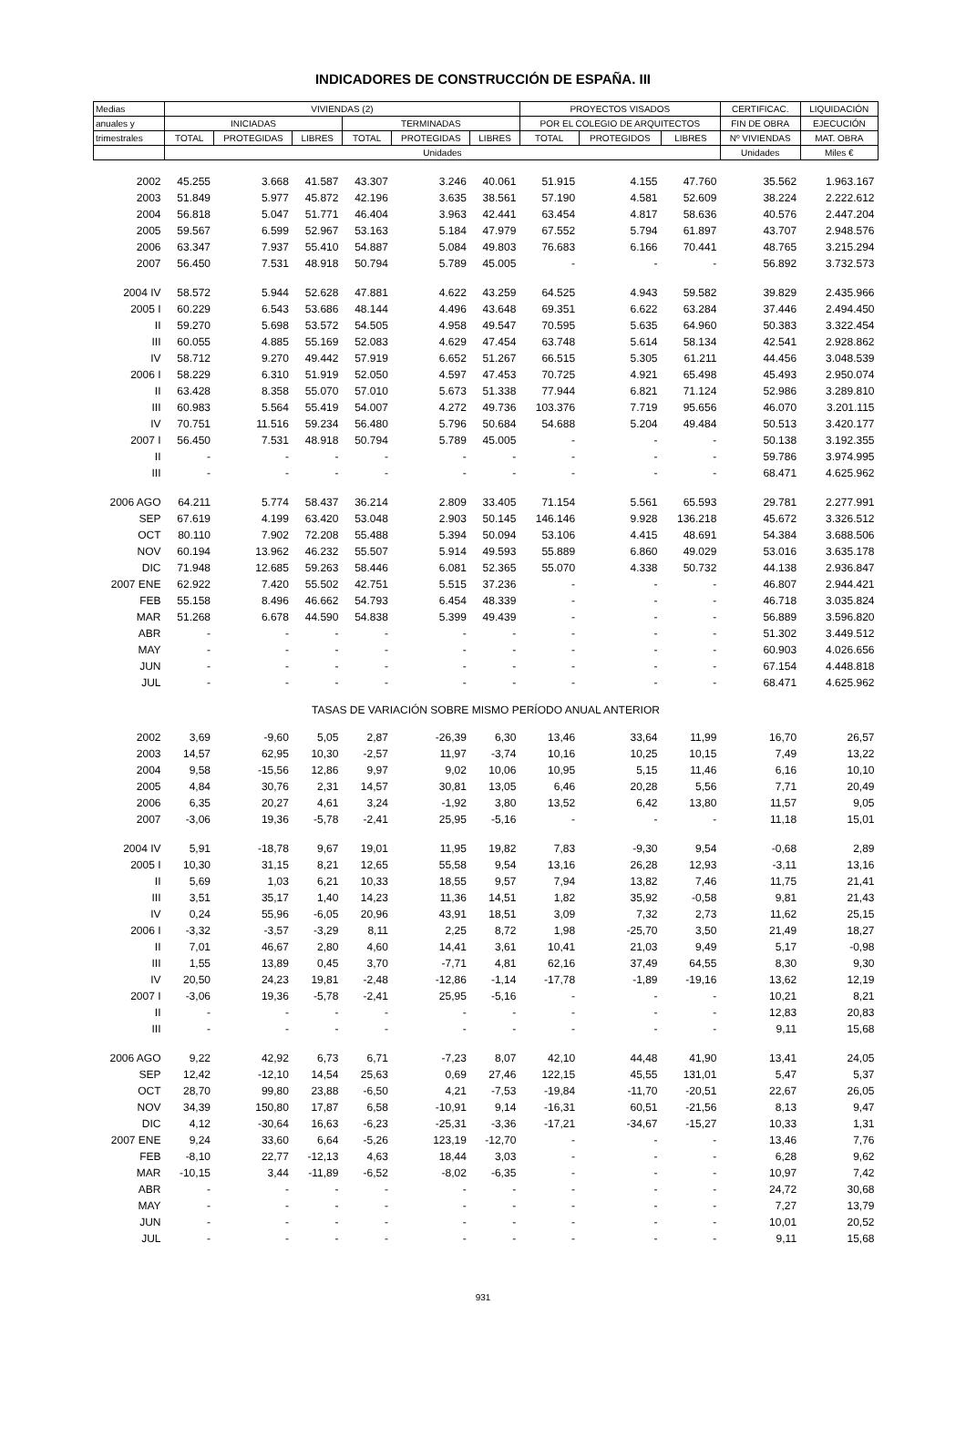INDICADORES DE CONSTRUCCIÓN DE ESPAÑA. III
| Medias | VIVIENDAS (2) | | | | | | PROYECTOS VISADOS | | | CERTIFICAC. | LIQUIDACIÓN |
| --- | --- | --- | --- | --- | --- | --- | --- | --- | --- | --- | --- |
| anuales y | INICIADAS | | | TERMINADAS | | | POR EL COLEGIO DE ARQUITECTOS | | | FIN DE OBRA | EJECUCIÓN |
| trimestrales | TOTAL | PROTEGIDAS | LIBRES | TOTAL | PROTEGIDAS | LIBRES | TOTAL | PROTEGIDOS | LIBRES | Nº VIVIENDAS | MAT. OBRA |
| | Unidades | | | | | | | | | Unidades | Miles € |
| 2002 | 45.255 | 3.668 | 41.587 | 43.307 | 3.246 | 40.061 | 51.915 | 4.155 | 47.760 | 35.562 | 1.963.167 |
| 2003 | 51.849 | 5.977 | 45.872 | 42.196 | 3.635 | 38.561 | 57.190 | 4.581 | 52.609 | 38.224 | 2.222.612 |
| 2004 | 56.818 | 5.047 | 51.771 | 46.404 | 3.963 | 42.441 | 63.454 | 4.817 | 58.636 | 40.576 | 2.447.204 |
| 2005 | 59.567 | 6.599 | 52.967 | 53.163 | 5.184 | 47.979 | 67.552 | 5.794 | 61.897 | 43.707 | 2.948.576 |
| 2006 | 63.347 | 7.937 | 55.410 | 54.887 | 5.084 | 49.803 | 76.683 | 6.166 | 70.441 | 48.765 | 3.215.294 |
| 2007 | 56.450 | 7.531 | 48.918 | 50.794 | 5.789 | 45.005 | - | - | - | 56.892 | 3.732.573 |
| 2004 IV | 58.572 | 5.944 | 52.628 | 47.881 | 4.622 | 43.259 | 64.525 | 4.943 | 59.582 | 39.829 | 2.435.966 |
| 2005 I | 60.229 | 6.543 | 53.686 | 48.144 | 4.496 | 43.648 | 69.351 | 6.622 | 63.284 | 37.446 | 2.494.450 |
| II | 59.270 | 5.698 | 53.572 | 54.505 | 4.958 | 49.547 | 70.595 | 5.635 | 64.960 | 50.383 | 3.322.454 |
| III | 60.055 | 4.885 | 55.169 | 52.083 | 4.629 | 47.454 | 63.748 | 5.614 | 58.134 | 42.541 | 2.928.862 |
| IV | 58.712 | 9.270 | 49.442 | 57.919 | 6.652 | 51.267 | 66.515 | 5.305 | 61.211 | 44.456 | 3.048.539 |
| 2006 I | 58.229 | 6.310 | 51.919 | 52.050 | 4.597 | 47.453 | 70.725 | 4.921 | 65.498 | 45.493 | 2.950.074 |
| II | 63.428 | 8.358 | 55.070 | 57.010 | 5.673 | 51.338 | 77.944 | 6.821 | 71.124 | 52.986 | 3.289.810 |
| III | 60.983 | 5.564 | 55.419 | 54.007 | 4.272 | 49.736 | 103.376 | 7.719 | 95.656 | 46.070 | 3.201.115 |
| IV | 70.751 | 11.516 | 59.234 | 56.480 | 5.796 | 50.684 | 54.688 | 5.204 | 49.484 | 50.513 | 3.420.177 |
| 2007 I | 56.450 | 7.531 | 48.918 | 50.794 | 5.789 | 45.005 | - | - | - | 50.138 | 3.192.355 |
| II | - | - | - | - | - | - | - | - | - | 59.786 | 3.974.995 |
| III | - | - | - | - | - | - | - | - | - | 68.471 | 4.625.962 |
| 2006 AGO | 64.211 | 5.774 | 58.437 | 36.214 | 2.809 | 33.405 | 71.154 | 5.561 | 65.593 | 29.781 | 2.277.991 |
| SEP | 67.619 | 4.199 | 63.420 | 53.048 | 2.903 | 50.145 | 146.146 | 9.928 | 136.218 | 45.672 | 3.326.512 |
| OCT | 80.110 | 7.902 | 72.208 | 55.488 | 5.394 | 50.094 | 53.106 | 4.415 | 48.691 | 54.384 | 3.688.506 |
| NOV | 60.194 | 13.962 | 46.232 | 55.507 | 5.914 | 49.593 | 55.889 | 6.860 | 49.029 | 53.016 | 3.635.178 |
| DIC | 71.948 | 12.685 | 59.263 | 58.446 | 6.081 | 52.365 | 55.070 | 4.338 | 50.732 | 44.138 | 2.936.847 |
| 2007 ENE | 62.922 | 7.420 | 55.502 | 42.751 | 5.515 | 37.236 | - | - | - | 46.807 | 2.944.421 |
| FEB | 55.158 | 8.496 | 46.662 | 54.793 | 6.454 | 48.339 | - | - | - | 46.718 | 3.035.824 |
| MAR | 51.268 | 6.678 | 44.590 | 54.838 | 5.399 | 49.439 | - | - | - | 56.889 | 3.596.820 |
| ABR | - | - | - | - | - | - | - | - | - | 51.302 | 3.449.512 |
| MAY | - | - | - | - | - | - | - | - | - | 60.903 | 4.026.656 |
| JUN | - | - | - | - | - | - | - | - | - | 67.154 | 4.448.818 |
| JUL | - | - | - | - | - | - | - | - | - | 68.471 | 4.625.962 |
| TASAS DE VARIACIÓN SOBRE MISMO PERÍODO ANUAL ANTERIOR | | | | | | | | | | | |
| 2002 | 3,69 | -9,60 | 5,05 | 2,87 | -26,39 | 6,30 | 13,46 | 33,64 | 11,99 | 16,70 | 26,57 |
| 2003 | 14,57 | 62,95 | 10,30 | -2,57 | 11,97 | -3,74 | 10,16 | 10,25 | 10,15 | 7,49 | 13,22 |
| 2004 | 9,58 | -15,56 | 12,86 | 9,97 | 9,02 | 10,06 | 10,95 | 5,15 | 11,46 | 6,16 | 10,10 |
| 2005 | 4,84 | 30,76 | 2,31 | 14,57 | 30,81 | 13,05 | 6,46 | 20,28 | 5,56 | 7,71 | 20,49 |
| 2006 | 6,35 | 20,27 | 4,61 | 3,24 | -1,92 | 3,80 | 13,52 | 6,42 | 13,80 | 11,57 | 9,05 |
| 2007 | -3,06 | 19,36 | -5,78 | -2,41 | 25,95 | -5,16 | - | - | - | 11,18 | 15,01 |
| 2004 IV | 5,91 | -18,78 | 9,67 | 19,01 | 11,95 | 19,82 | 7,83 | -9,30 | 9,54 | -0,68 | 2,89 |
| 2005 I | 10,30 | 31,15 | 8,21 | 12,65 | 55,58 | 9,54 | 13,16 | 26,28 | 12,93 | -3,11 | 13,16 |
| II | 5,69 | 1,03 | 6,21 | 10,33 | 18,55 | 9,57 | 7,94 | 13,82 | 7,46 | 11,75 | 21,41 |
| III | 3,51 | 35,17 | 1,40 | 14,23 | 11,36 | 14,51 | 1,82 | 35,92 | -0,58 | 9,81 | 21,43 |
| IV | 0,24 | 55,96 | -6,05 | 20,96 | 43,91 | 18,51 | 3,09 | 7,32 | 2,73 | 11,62 | 25,15 |
| 2006 I | -3,32 | -3,57 | -3,29 | 8,11 | 2,25 | 8,72 | 1,98 | -25,70 | 3,50 | 21,49 | 18,27 |
| II | 7,01 | 46,67 | 2,80 | 4,60 | 14,41 | 3,61 | 10,41 | 21,03 | 9,49 | 5,17 | -0,98 |
| III | 1,55 | 13,89 | 0,45 | 3,70 | -7,71 | 4,81 | 62,16 | 37,49 | 64,55 | 8,30 | 9,30 |
| IV | 20,50 | 24,23 | 19,81 | -2,48 | -12,86 | -1,14 | -17,78 | -1,89 | -19,16 | 13,62 | 12,19 |
| 2007 I | -3,06 | 19,36 | -5,78 | -2,41 | 25,95 | -5,16 | - | - | - | 10,21 | 8,21 |
| II | - | - | - | - | - | - | - | - | - | 12,83 | 20,83 |
| III | - | - | - | - | - | - | - | - | - | 9,11 | 15,68 |
| 2006 AGO | 9,22 | 42,92 | 6,73 | 6,71 | -7,23 | 8,07 | 42,10 | 44,48 | 41,90 | 13,41 | 24,05 |
| SEP | 12,42 | -12,10 | 14,54 | 25,63 | 0,69 | 27,46 | 122,15 | 45,55 | 131,01 | 5,47 | 5,37 |
| OCT | 28,70 | 99,80 | 23,88 | -6,50 | 4,21 | -7,53 | -19,84 | -11,70 | -20,51 | 22,67 | 26,05 |
| NOV | 34,39 | 150,80 | 17,87 | 6,58 | -10,91 | 9,14 | -16,31 | 60,51 | -21,56 | 8,13 | 9,47 |
| DIC | 4,12 | -30,64 | 16,63 | -6,23 | -25,31 | -3,36 | -17,21 | -34,67 | -15,27 | 10,33 | 1,31 |
| 2007 ENE | 9,24 | 33,60 | 6,64 | -5,26 | 123,19 | -12,70 | - | - | - | 13,46 | 7,76 |
| FEB | -8,10 | 22,77 | -12,13 | 4,63 | 18,44 | 3,03 | - | - | - | 6,28 | 9,62 |
| MAR | -10,15 | 3,44 | -11,89 | -6,52 | -8,02 | -6,35 | - | - | - | 10,97 | 7,42 |
| ABR | - | - | - | - | - | - | - | - | - | 24,72 | 30,68 |
| MAY | - | - | - | - | - | - | - | - | - | 7,27 | 13,79 |
| JUN | - | - | - | - | - | - | - | - | - | 10,01 | 20,52 |
| JUL | - | - | - | - | - | - | - | - | - | 9,11 | 15,68 |
931